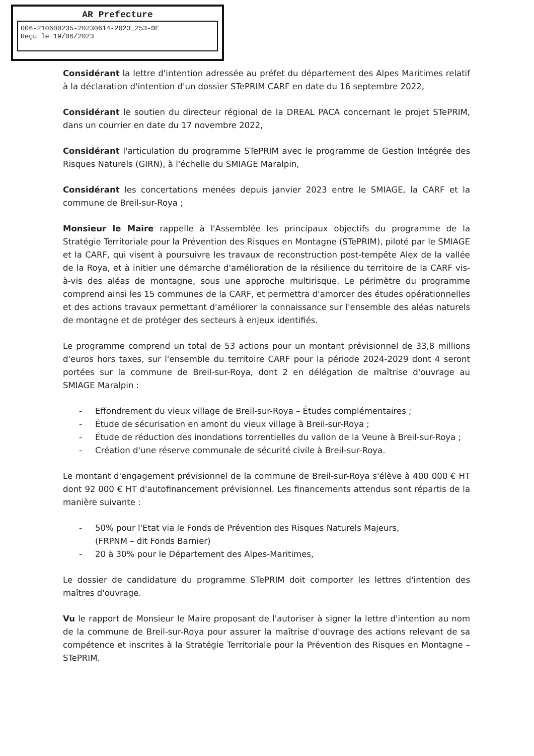AR Prefecture
006-210600235-20230614-2023_253-DE
Reçu le 19/06/2023
Considérant la lettre d'intention adressée au préfet du département des Alpes Maritimes relatif à la déclaration d'intention d'un dossier STePRIM CARF en date du 16 septembre 2022,
Considérant le soutien du directeur régional de la DREAL PACA concernant le projet STePRIM, dans un courrier en date du 17 novembre 2022,
Considérant l'articulation du programme STePRIM avec le programme de Gestion Intégrée des Risques Naturels (GIRN), à l'échelle du SMIAGE Maralpin,
Considérant les concertations menées depuis janvier 2023 entre le SMIAGE, la CARF et la commune de Breil-sur-Roya ;
Monsieur le Maire rappelle à l'Assemblée les principaux objectifs du programme de la Stratégie Territoriale pour la Prévention des Risques en Montagne (STePRIM), piloté par le SMIAGE et la CARF, qui visent à poursuivre les travaux de reconstruction post-tempête Alex de la vallée de la Roya, et à initier une démarche d'amélioration de la résilience du territoire de la CARF vis-à-vis des aléas de montagne, sous une approche multirisque. Le périmètre du programme comprend ainsi les 15 communes de la CARF, et permettra d'amorcer des études opérationnelles et des actions travaux permettant d'améliorer la connaissance sur l'ensemble des aléas naturels de montagne et de protéger des secteurs à enjeux identifiés.
Le programme comprend un total de 53 actions pour un montant prévisionnel de 33,8 millions d'euros hors taxes, sur l'ensemble du territoire CARF pour la période 2024-2029 dont 4 seront portées sur la commune de Breil-sur-Roya, dont 2 en délégation de maîtrise d'ouvrage au SMIAGE Maralpin :
- Effondrement du vieux village de Breil-sur-Roya – Études complémentaires ;
- Étude de sécurisation en amont du vieux village à Breil-sur-Roya ;
- Étude de réduction des inondations torrentielles du vallon de la Veune à Breil-sur-Roya ;
- Création d'une réserve communale de sécurité civile à Breil-sur-Roya.
Le montant d'engagement prévisionnel de la commune de Breil-sur-Roya s'élève à 400 000 € HT dont 92 000 € HT d'autofinancement prévisionnel. Les financements attendus sont répartis de la manière suivante :
- 50% pour l'Etat via le Fonds de Prévention des Risques Naturels Majeurs,
(FRPNM – dit Fonds Barnier)
- 20 à 30% pour le Département des Alpes-Maritimes,
Le dossier de candidature du programme STePRIM doit comporter les lettres d'intention des maîtres d'ouvrage.
Vu le rapport de Monsieur le Maire proposant de l'autoriser à signer la lettre d'intention au nom de la commune de Breil-sur-Roya pour assurer la maîtrise d'ouvrage des actions relevant de sa compétence et inscrites à la Stratégie Territoriale pour la Prévention des Risques en Montagne – STePRIM.